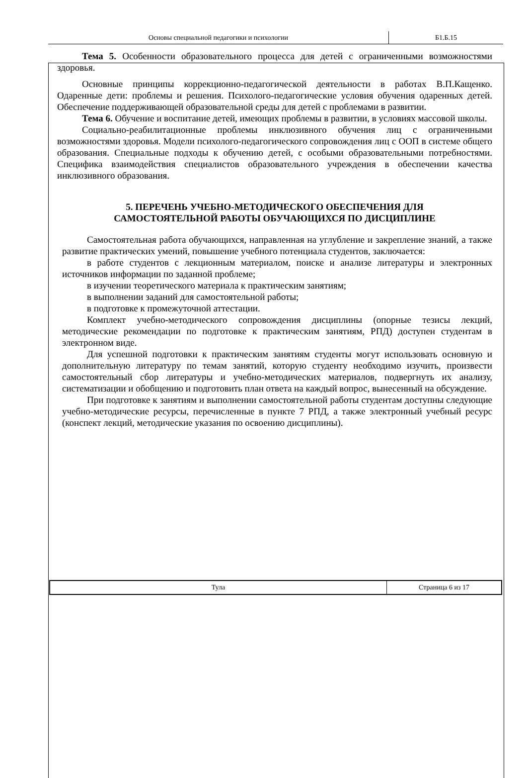Основы специальной педагогики и психологии
Б1.Б.15
Тема 5. Особенности образовательного процесса для детей с ограниченными возможностями здоровья.
Основные принципы коррекционно-педагогической деятельности в работах В.П.Кащенко. Одаренные дети: проблемы и решения. Психолого-педагогические условия обучения одаренных детей. Обеспечение поддерживающей образовательной среды для детей с проблемами в развитии.
Тема 6. Обучение и воспитание детей, имеющих проблемы в развитии, в условиях массовой школы.
Социально-реабилитационные проблемы инклюзивного обучения лиц с ограниченными возможностями здоровья. Модели психолого-педагогического сопровождения лиц с ООП в системе общего образования. Специальные подходы к обучению детей, с особыми образовательными потребностями. Специфика взаимодействия специалистов образовательного учреждения в обеспечении качества инклюзивного образования.
5. ПЕРЕЧЕНЬ УЧЕБНО-МЕТОДИЧЕСКОГО ОБЕСПЕЧЕНИЯ ДЛЯ
САМОСТОЯТЕЛЬНОЙ РАБОТЫ ОБУЧАЮЩИХСЯ ПО ДИСЦИПЛИНЕ
Самостоятельная работа обучающихся, направленная на углубление и закрепление знаний, а также развитие практических умений, повышение учебного потенциала студентов, заключается:
в работе студентов с лекционным материалом, поиске и анализе литературы и электронных источников информации по заданной проблеме;
в изучении теоретического материала к практическим занятиям;
в выполнении заданий для самостоятельной работы;
в подготовке к промежуточной аттестации.
Комплект учебно-методического сопровождения дисциплины (опорные тезисы лекций, методические рекомендации по подготовке к практическим занятиям, РПД) доступен студентам в электронном виде.
Для успешной подготовки к практическим занятиям студенты могут использовать основную и дополнительную литературу по темам занятий, которую студенту необходимо изучить, произвести самостоятельный сбор литературы и учебно-методических материалов, подвергнуть их анализу, систематизации и обобщению и подготовить план ответа на каждый вопрос, вынесенный на обсуждение.
При подготовке к занятиям и выполнении самостоятельной работы студентам доступны следующие учебно-методические ресурсы, перечисленные в пункте 7 РПД, а также электронный учебный ресурс (конспект лекций, методические указания по освоению дисциплины).
Тула
Страница 6 из 17